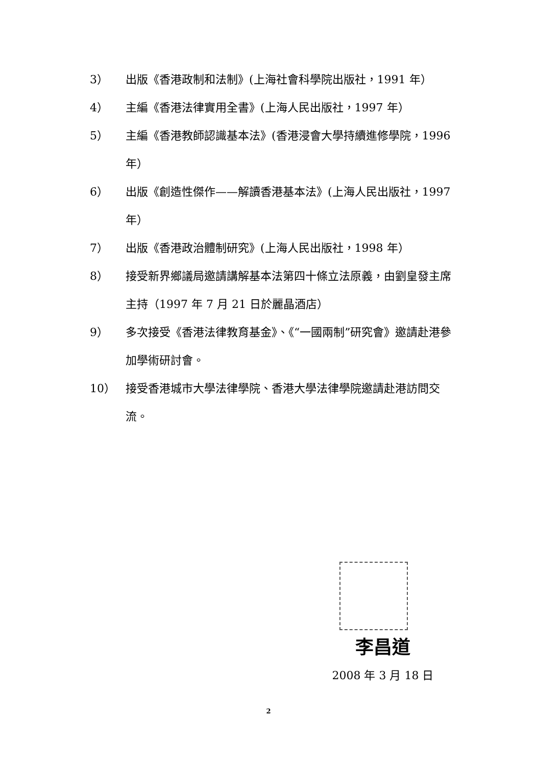3） 出版《香港政制和法制》(上海社會科學院出版社，1991 年）
4） 主編《香港法律實用全書》(上海人民出版社，1997 年）
5） 主編《香港教師認識基本法》(香港浸會大學持續進修學院，1996 年）
6） 出版《創造性傑作——解讀香港基本法》(上海人民出版社，1997 年）
7） 出版《香港政治體制研究》(上海人民出版社，1998 年）
8） 接受新界鄉議局邀請講解基本法第四十條立法原義，由劉皇發主席主持（1997 年 7 月 21 日於麗晶酒店）
9） 多次接受《香港法律教育基金》、《“一國兩制”研究會》邀請赴港參加學術研討會。
10） 接受香港城市大學法律學院、香港大學法律學院邀請赴港訪問交流。
李昌道
2008 年 3 月 18 日
2